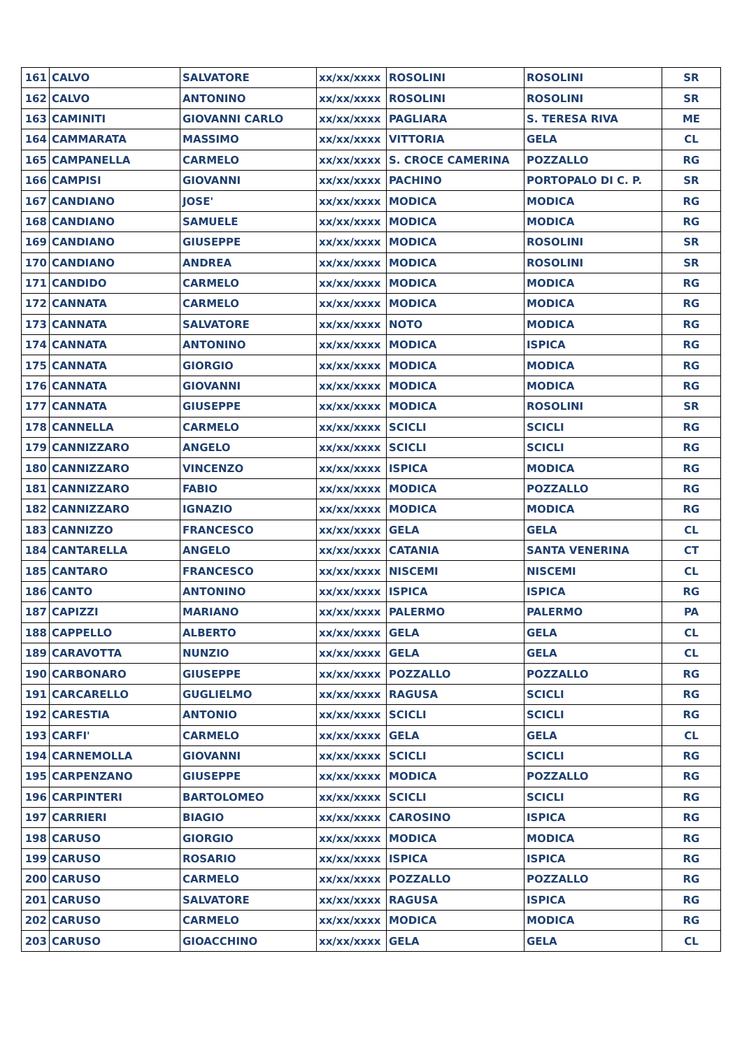| 161 | CALVO | SALVATORE | xx/xx/xxxx | ROSOLINI | ROSOLINI | SR |
| 162 | CALVO | ANTONINO | xx/xx/xxxx | ROSOLINI | ROSOLINI | SR |
| 163 | CAMINITI | GIOVANNI CARLO | xx/xx/xxxx | PAGLIARA | S. TERESA RIVA | ME |
| 164 | CAMMARATA | MASSIMO | xx/xx/xxxx | VITTORIA | GELA | CL |
| 165 | CAMPANELLA | CARMELO | xx/xx/xxxx | S. CROCE CAMERINA | POZZALLO | RG |
| 166 | CAMPISI | GIOVANNI | xx/xx/xxxx | PACHINO | PORTOPALO DI C. P. | SR |
| 167 | CANDIANO | JOSE' | xx/xx/xxxx | MODICA | MODICA | RG |
| 168 | CANDIANO | SAMUELE | xx/xx/xxxx | MODICA | MODICA | RG |
| 169 | CANDIANO | GIUSEPPE | xx/xx/xxxx | MODICA | ROSOLINI | SR |
| 170 | CANDIANO | ANDREA | xx/xx/xxxx | MODICA | ROSOLINI | SR |
| 171 | CANDIDO | CARMELO | xx/xx/xxxx | MODICA | MODICA | RG |
| 172 | CANNATA | CARMELO | xx/xx/xxxx | MODICA | MODICA | RG |
| 173 | CANNATA | SALVATORE | xx/xx/xxxx | NOTO | MODICA | RG |
| 174 | CANNATA | ANTONINO | xx/xx/xxxx | MODICA | ISPICA | RG |
| 175 | CANNATA | GIORGIO | xx/xx/xxxx | MODICA | MODICA | RG |
| 176 | CANNATA | GIOVANNI | xx/xx/xxxx | MODICA | MODICA | RG |
| 177 | CANNATA | GIUSEPPE | xx/xx/xxxx | MODICA | ROSOLINI | SR |
| 178 | CANNELLA | CARMELO | xx/xx/xxxx | SCICLI | SCICLI | RG |
| 179 | CANNIZZARO | ANGELO | xx/xx/xxxx | SCICLI | SCICLI | RG |
| 180 | CANNIZZARO | VINCENZO | xx/xx/xxxx | ISPICA | MODICA | RG |
| 181 | CANNIZZARO | FABIO | xx/xx/xxxx | MODICA | POZZALLO | RG |
| 182 | CANNIZZARO | IGNAZIO | xx/xx/xxxx | MODICA | MODICA | RG |
| 183 | CANNIZZO | FRANCESCO | xx/xx/xxxx | GELA | GELA | CL |
| 184 | CANTARELLA | ANGELO | xx/xx/xxxx | CATANIA | SANTA VENERINA | CT |
| 185 | CANTARO | FRANCESCO | xx/xx/xxxx | NISCEMI | NISCEMI | CL |
| 186 | CANTO | ANTONINO | xx/xx/xxxx | ISPICA | ISPICA | RG |
| 187 | CAPIZZI | MARIANO | xx/xx/xxxx | PALERMO | PALERMO | PA |
| 188 | CAPPELLO | ALBERTO | xx/xx/xxxx | GELA | GELA | CL |
| 189 | CARAVOTTA | NUNZIO | xx/xx/xxxx | GELA | GELA | CL |
| 190 | CARBONARO | GIUSEPPE | xx/xx/xxxx | POZZALLO | POZZALLO | RG |
| 191 | CARCARELLO | GUGLIELMO | xx/xx/xxxx | RAGUSA | SCICLI | RG |
| 192 | CARESTIA | ANTONIO | xx/xx/xxxx | SCICLI | SCICLI | RG |
| 193 | CARFI' | CARMELO | xx/xx/xxxx | GELA | GELA | CL |
| 194 | CARNEMOLLA | GIOVANNI | xx/xx/xxxx | SCICLI | SCICLI | RG |
| 195 | CARPENZANO | GIUSEPPE | xx/xx/xxxx | MODICA | POZZALLO | RG |
| 196 | CARPINTERI | BARTOLOMEO | xx/xx/xxxx | SCICLI | SCICLI | RG |
| 197 | CARRIERI | BIAGIO | xx/xx/xxxx | CAROSINO | ISPICA | RG |
| 198 | CARUSO | GIORGIO | xx/xx/xxxx | MODICA | MODICA | RG |
| 199 | CARUSO | ROSARIO | xx/xx/xxxx | ISPICA | ISPICA | RG |
| 200 | CARUSO | CARMELO | xx/xx/xxxx | POZZALLO | POZZALLO | RG |
| 201 | CARUSO | SALVATORE | xx/xx/xxxx | RAGUSA | ISPICA | RG |
| 202 | CARUSO | CARMELO | xx/xx/xxxx | MODICA | MODICA | RG |
| 203 | CARUSO | GIOACCHINO | xx/xx/xxxx | GELA | GELA | CL |